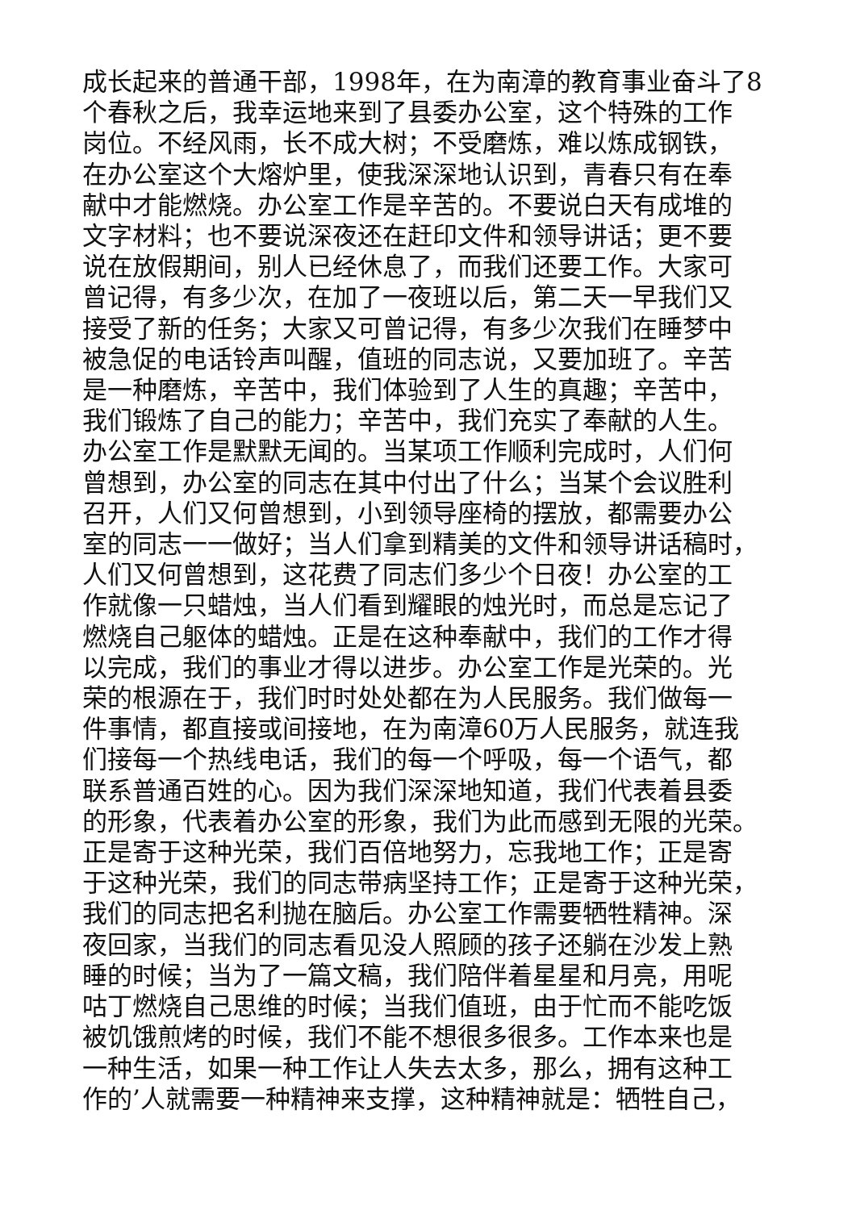成长起来的普通干部，1998年，在为南漳的教育事业奋斗了8
个春秋之后，我幸运地来到了县委办公室，这个特殊的工作
岗位。不经风雨，长不成大树；不受磨炼，难以炼成钢铁，
在办公室这个大熔炉里，使我深深地认识到，青春只有在奉
献中才能燃烧。办公室工作是辛苦的。不要说白天有成堆的
文字材料；也不要说深夜还在赶印文件和领导讲话；更不要
说在放假期间，别人已经休息了，而我们还要工作。大家可
曾记得，有多少次，在加了一夜班以后，第二天一早我们又
接受了新的任务；大家又可曾记得，有多少次我们在睡梦中
被急促的电话铃声叫醒，值班的同志说，又要加班了。辛苦
是一种磨炼，辛苦中，我们体验到了人生的真趣；辛苦中，
我们锻炼了自己的能力；辛苦中，我们充实了奉献的人生。
办公室工作是默默无闻的。当某项工作顺利完成时，人们何
曾想到，办公室的同志在其中付出了什么；当某个会议胜利
召开，人们又何曾想到，小到领导座椅的摆放，都需要办公
室的同志一一做好；当人们拿到精美的文件和领导讲话稿时，
人们又何曾想到，这花费了同志们多少个日夜！办公室的工
作就像一只蜡烛，当人们看到耀眼的烛光时，而总是忘记了
燃烧自己躯体的蜡烛。正是在这种奉献中，我们的工作才得
以完成，我们的事业才得以进步。办公室工作是光荣的。光
荣的根源在于，我们时时处处都在为人民服务。我们做每一
件事情，都直接或间接地，在为南漳60万人民服务，就连我
们接每一个热线电话，我们的每一个呼吸，每一个语气，都
联系普通百姓的心。因为我们深深地知道，我们代表着县委
的形象，代表着办公室的形象，我们为此而感到无限的光荣。
正是寄于这种光荣，我们百倍地努力，忘我地工作；正是寄
于这种光荣，我们的同志带病坚持工作；正是寄于这种光荣，
我们的同志把名利抛在脑后。办公室工作需要牺牲精神。深
夜回家，当我们的同志看见没人照顾的孩子还躺在沙发上熟
睡的时候；当为了一篇文稿，我们陪伴着星星和月亮，用呢
咕丁燃烧自己思维的时候；当我们值班，由于忙而不能吃饭
被饥饿煎烤的时候，我们不能不想很多很多。工作本来也是
一种生活，如果一种工作让人失去太多，那么，拥有这种工
作的’人就需要一种精神来支撑，这种精神就是：牺牲自己，